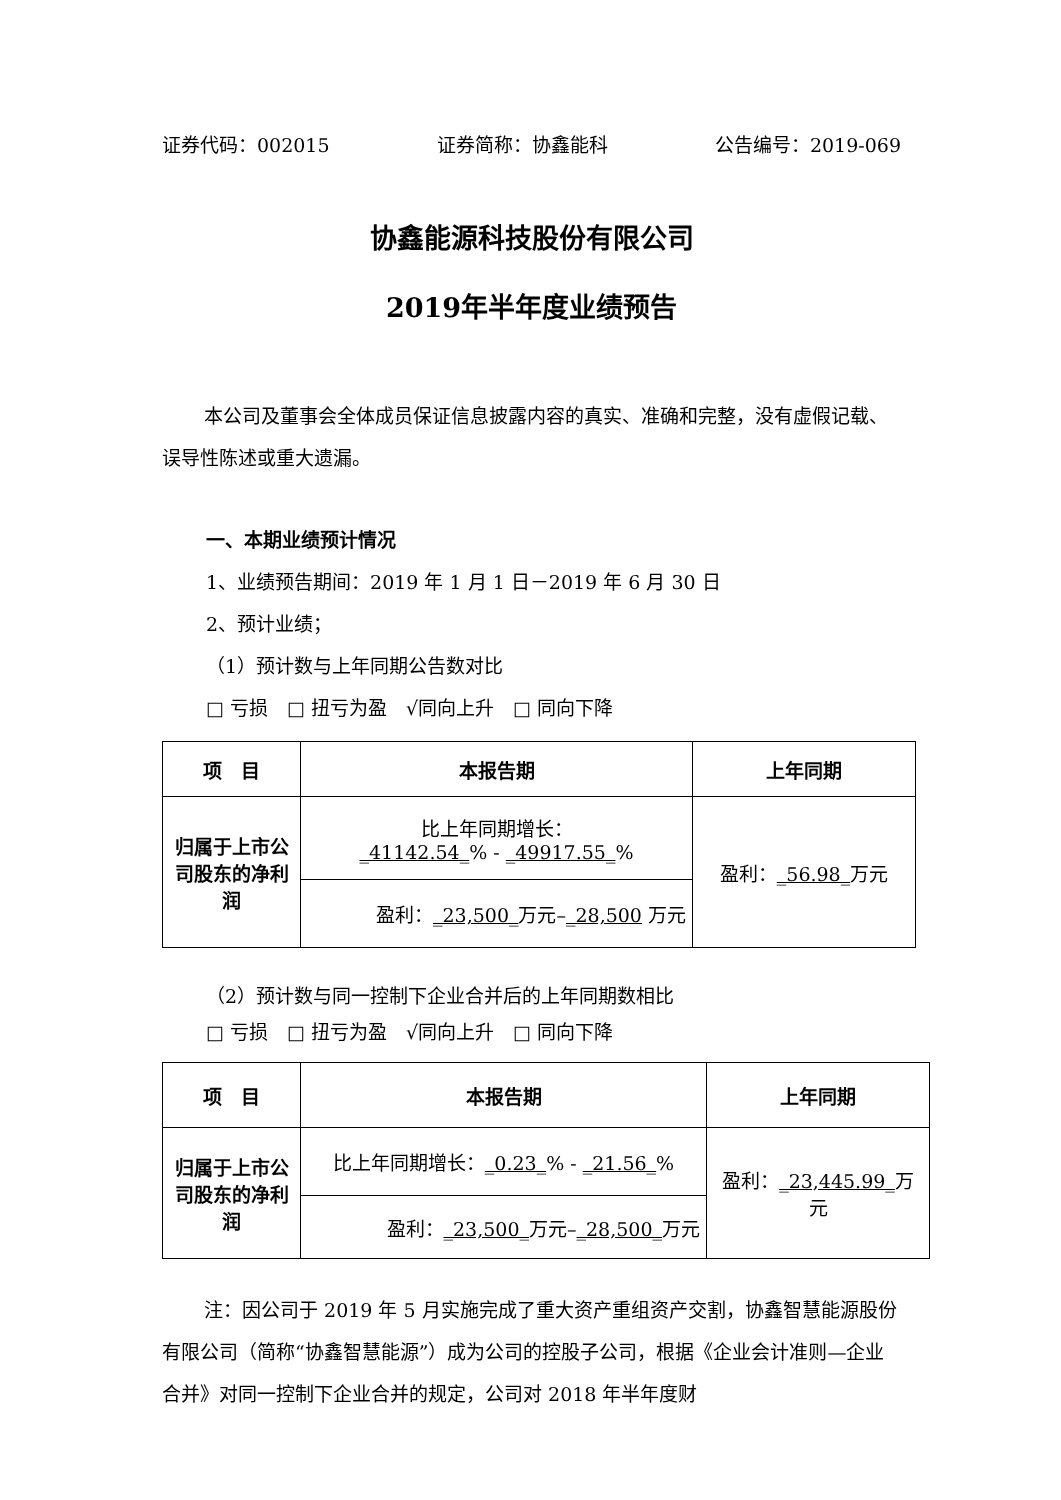证券代码：002015 证券简称：协鑫能科 公告编号：2019-069
协鑫能源科技股份有限公司
2019年半年度业绩预告
本公司及董事会全体成员保证信息披露内容的真实、准确和完整，没有虚假记载、误导性陈述或重大遗漏。
一、本期业绩预计情况
1、业绩预告期间：2019 年 1 月 1 日－2019 年 6 月 30 日
2、预计业绩；
（1）预计数与上年同期公告数对比
□ 亏损　□ 扭亏为盈　√同向上升　□ 同向下降
| 项 目 | 本报告期 | 上年同期 |
| --- | --- | --- |
| 归属于上市公司股东的净利润 | 比上年同期增长： _41142.54_ % - _49917.55_ % | 盈利： _56.98_ 万元 |
| | 盈利： _23,500_ 万元– _28,500 万元 | |
（2）预计数与同一控制下企业合并后的上年同期数相比
□ 亏损　□ 扭亏为盈　√同向上升　□ 同向下降
| 项 目 | 本报告期 | 上年同期 |
| --- | --- | --- |
| 归属于上市公司股东的净利润 | 比上年同期增长： _0.23_ % - _21.56_ % | 盈利： _23,445.99_ 万元 |
| | 盈利： _23,500_ 万元– _28,500_ 万元 | |
注：因公司于 2019 年 5 月实施完成了重大资产重组资产交割，协鑫智慧能源股份有限公司（简称“协鑫智慧能源”）成为公司的控股子公司，根据《企业会计准则—企业合并》对同一控制下企业合并的规定，公司对 2018 年半年度财